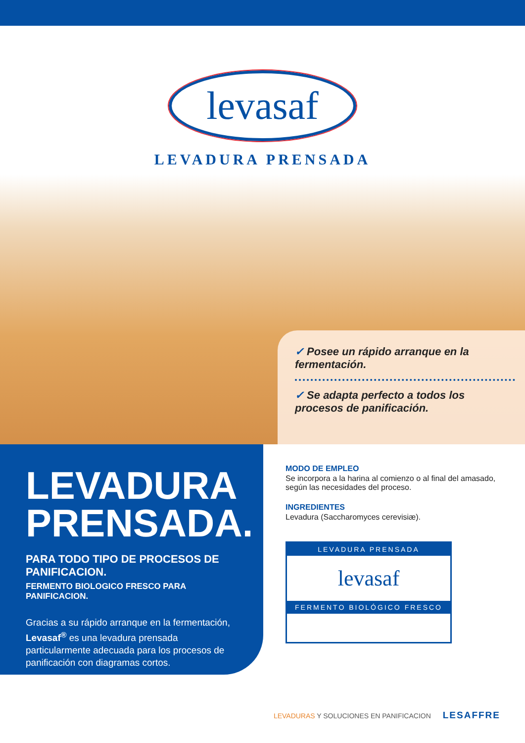levasaf
LEVADURA PRENSADA
✓ Posee un rápido arranque en la fermentación.
✓ Se adapta perfecto a todos los procesos de panificación.
LEVADURA PRENSADA.
PARA TODO TIPO DE PROCESOS DE PANIFICACION.
FERMENTO BIOLOGICO FRESCO PARA PANIFICACION.
Gracias a su rápido arranque en la fermentación, Levasaf<sup>®</sup> es una levadura prensada particularmente adecuada para los procesos de panificación con diagramas cortos.
MODO DE EMPLEO
Se incorpora a la harina al comienzo o al final del amasado, según las necesidades del proceso.
INGREDIENTES
Levadura (Saccharomyces cerevisiæ).
LEVADURA PRENSADA
levasaf
FERMENTO BIOLÓGICO FRESCO
LEVADURAS Y SOLUCIONES EN PANIFICACION LESAFFRE